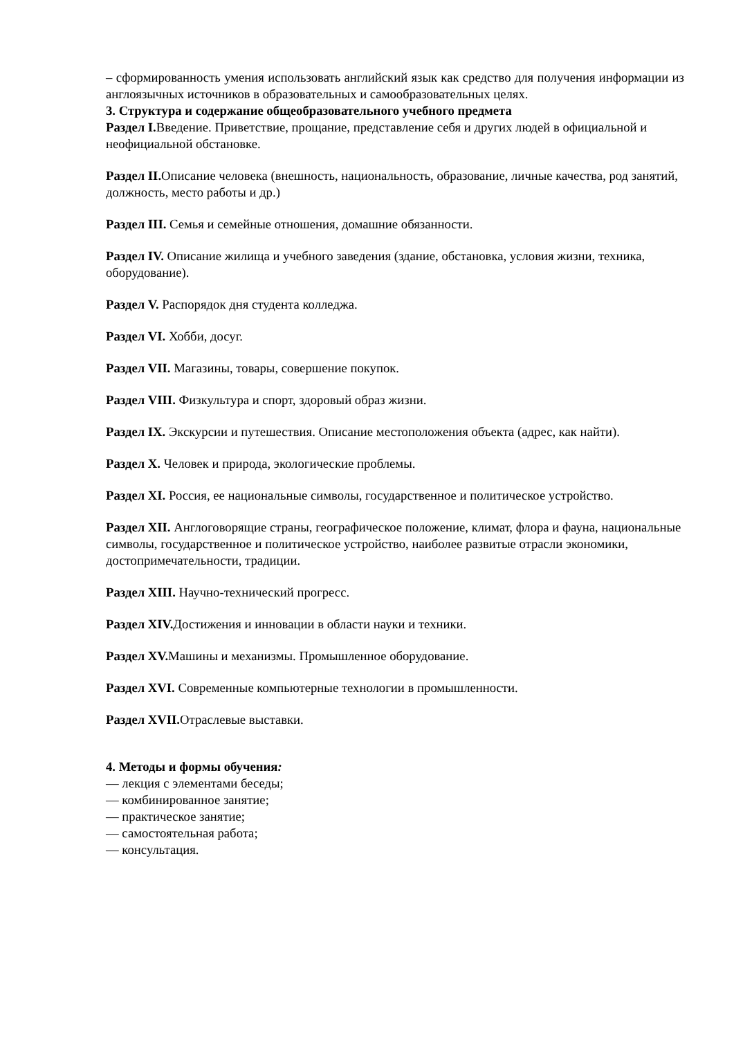– сформированность умения использовать английский язык как средство для получения информации из англоязычных источников в образовательных и самообразовательных целях.
3. Структура и содержание общеобразовательного учебного предмета
Раздел I. Введение. Приветствие, прощание, представление себя и других людей в официальной и неофициальной обстановке.
Раздел II. Описание человека (внешность, национальность, образование, личные качества, род занятий, должность, место работы и др.)
Раздел III. Семья и семейные отношения, домашние обязанности.
Раздел IV. Описание жилища и учебного заведения (здание, обстановка, условия жизни, техника, оборудование).
Раздел V. Распорядок дня студента колледжа.
Раздел VI. Хобби, досуг.
Раздел VII. Магазины, товары, совершение покупок.
Раздел VIII. Физкультура и спорт, здоровый образ жизни.
Раздел IX. Экскурсии и путешествия. Описание местоположения объекта (адрес, как найти).
Раздел X. Человек и природа, экологические проблемы.
Раздел XI. Россия, ее национальные символы, государственное и политическое устройство.
Раздел XII. Англоговорящие страны, географическое положение, климат, флора и фауна, национальные символы, государственное и политическое устройство, наиболее развитые отрасли экономики, достопримечательности, традиции.
Раздел XIII. Научно-технический прогресс.
Раздел XIV. Достижения и инновации в области науки и техники.
Раздел XV. Машины и механизмы. Промышленное оборудование.
Раздел XVI. Современные компьютерные технологии в промышленности.
Раздел XVII. Отраслевые выставки.
4. Методы и формы обучения:
— лекция с элементами беседы;
— комбинированное занятие;
— практическое занятие;
— самостоятельная работа;
— консультация.